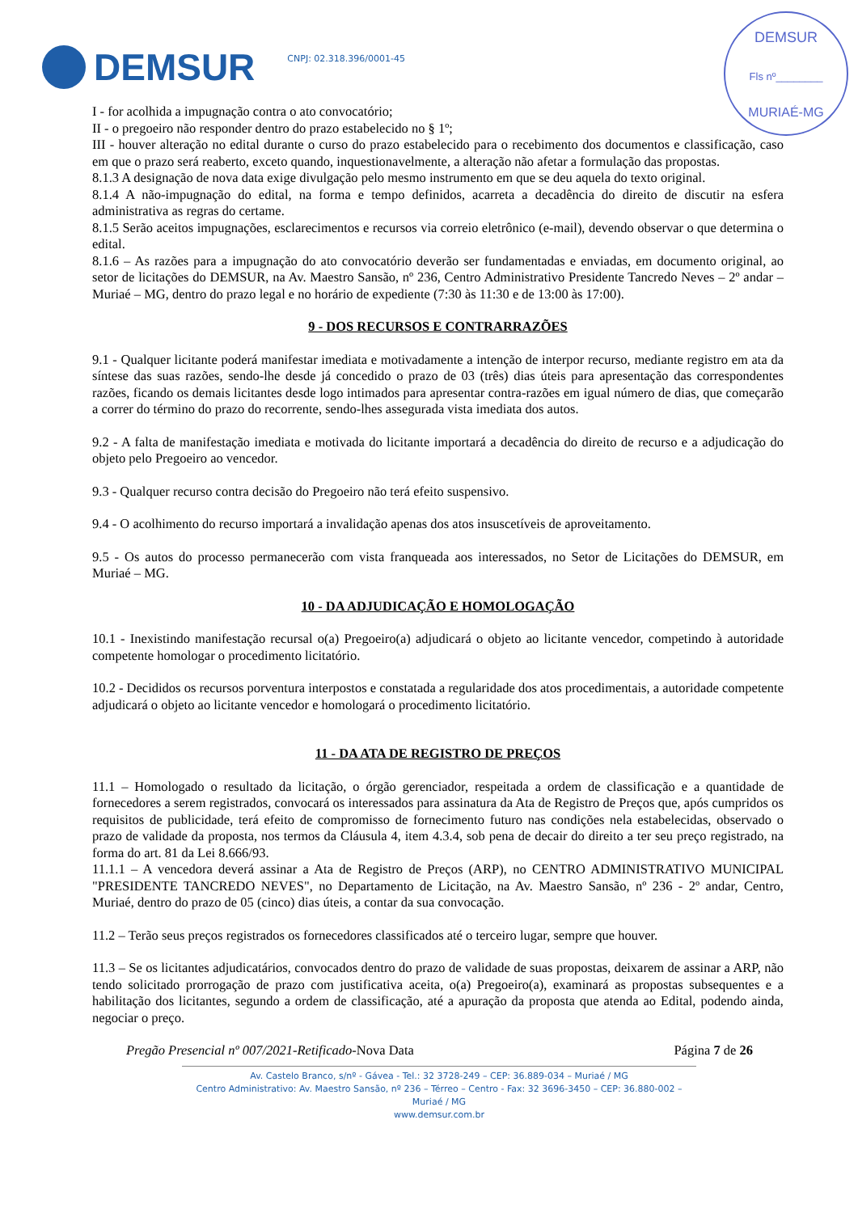DEMSUR
Fls nº________
MURIAÉ-MG
DEMSUR CNPJ: 02.318.396/0001-45
I - for acolhida a impugnação contra o ato convocatório;
II - o pregoeiro não responder dentro do prazo estabelecido no § 1º;
III - houver alteração no edital durante o curso do prazo estabelecido para o recebimento dos documentos e classificação, caso em que o prazo será reaberto, exceto quando, inquestionavelmente, a alteração não afetar a formulação das propostas.
8.1.3 A designação de nova data exige divulgação pelo mesmo instrumento em que se deu aquela do texto original.
8.1.4 A não-impugnação do edital, na forma e tempo definidos, acarreta a decadência do direito de discutir na esfera administrativa as regras do certame.
8.1.5 Serão aceitos impugnações, esclarecimentos e recursos via correio eletrônico (e-mail), devendo observar o que determina o edital.
8.1.6 – As razões para a impugnação do ato convocatório deverão ser fundamentadas e enviadas, em documento original, ao setor de licitações do DEMSUR, na Av. Maestro Sansão, nº 236, Centro Administrativo Presidente Tancredo Neves – 2º andar – Muriaé – MG, dentro do prazo legal e no horário de expediente (7:30 às 11:30 e de 13:00 às 17:00).
9 - DOS RECURSOS E CONTRARRAZÕES
9.1 - Qualquer licitante poderá manifestar imediata e motivadamente a intenção de interpor recurso, mediante registro em ata da síntese das suas razões, sendo-lhe desde já concedido o prazo de 03 (três) dias úteis para apresentação das correspondentes razões, ficando os demais licitantes desde logo intimados para apresentar contra-razões em igual número de dias, que começarão a correr do término do prazo do recorrente, sendo-lhes assegurada vista imediata dos autos.
9.2 - A falta de manifestação imediata e motivada do licitante importará a decadência do direito de recurso e a adjudicação do objeto pelo Pregoeiro ao vencedor.
9.3 - Qualquer recurso contra decisão do Pregoeiro não terá efeito suspensivo.
9.4 - O acolhimento do recurso importará a invalidação apenas dos atos insuscetíveis de aproveitamento.
9.5 - Os autos do processo permanecerão com vista franqueada aos interessados, no Setor de Licitações do DEMSUR, em Muriaé – MG.
10 - DA ADJUDICAÇÃO E HOMOLOGAÇÃO
10.1 - Inexistindo manifestação recursal o(a) Pregoeiro(a) adjudicará o objeto ao licitante vencedor, competindo à autoridade competente homologar o procedimento licitatório.
10.2 - Decididos os recursos porventura interpostos e constatada a regularidade dos atos procedimentais, a autoridade competente adjudicará o objeto ao licitante vencedor e homologará o procedimento licitatório.
11 - DA ATA DE REGISTRO DE PREÇOS
11.1 – Homologado o resultado da licitação, o órgão gerenciador, respeitada a ordem de classificação e a quantidade de fornecedores a serem registrados, convocará os interessados para assinatura da Ata de Registro de Preços que, após cumpridos os requisitos de publicidade, terá efeito de compromisso de fornecimento futuro nas condições nela estabelecidas, observado o prazo de validade da proposta, nos termos da Cláusula 4, item 4.3.4, sob pena de decair do direito a ter seu preço registrado, na forma do art. 81 da Lei 8.666/93.
11.1.1 – A vencedora deverá assinar a Ata de Registro de Preços (ARP), no CENTRO ADMINISTRATIVO MUNICIPAL "PRESIDENTE TANCREDO NEVES", no Departamento de Licitação, na Av. Maestro Sansão, nº 236 - 2º andar, Centro, Muriaé, dentro do prazo de 05 (cinco) dias úteis, a contar da sua convocação.
11.2 – Terão seus preços registrados os fornecedores classificados até o terceiro lugar, sempre que houver.
11.3 – Se os licitantes adjudicatários, convocados dentro do prazo de validade de suas propostas, deixarem de assinar a ARP, não tendo solicitado prorrogação de prazo com justificativa aceita, o(a) Pregoeiro(a), examinará as propostas subsequentes e a habilitação dos licitantes, segundo a ordem de classificação, até a apuração da proposta que atenda ao Edital, podendo ainda, negociar o preço.
Pregão Presencial nº 007/2021-Retificado-Nova Data Página 7 de 26
Av. Castelo Branco, s/nº - Gávea - Tel.: 32 3728-249 – CEP: 36.889-034 – Muriaé / MG
Centro Administrativo: Av. Maestro Sansão, nº 236 – Térreo – Centro - Fax: 32 3696-3450 – CEP: 36.880-002 – Muriaé / MG
www.demsur.com.br